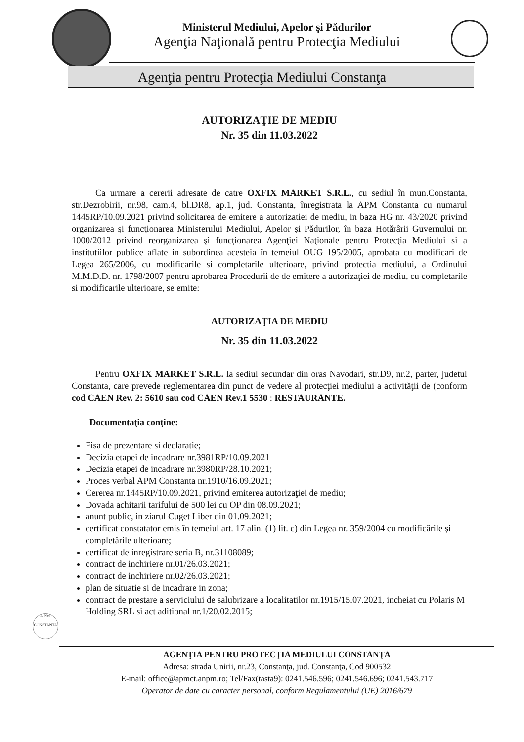Ministerul Mediului, Apelor şi Pădurilor
Agenţia Naţională pentru Protecţia Mediului
Agenţia pentru Protecţia Mediului Constanţa
AUTORIZAŢIE DE MEDIU
Nr. 35 din 11.03.2022
Ca urmare a cererii adresate de catre OXFIX MARKET S.R.L., cu sediul în mun.Constanta, str.Dezrobirii, nr.98, cam.4, bl.DR8, ap.1, jud. Constanta, înregistrata la APM Constanta cu numarul 1445RP/10.09.2021 privind solicitarea de emitere a autorizatiei de mediu, in baza HG nr. 43/2020 privind organizarea şi funcţionarea Ministerului Mediului, Apelor şi Pădurilor, în baza Hotărârii Guvernului nr. 1000/2012 privind reorganizarea şi funcţionarea Agenţiei Naţionale pentru Protecţia Mediului si a institutiilor publice aflate in subordinea acesteia în temeiul OUG 195/2005, aprobata cu modificari de Legea 265/2006, cu modificarile si completarile ulterioare, privind protectia mediului, a Ordinului M.M.D.D. nr. 1798/2007 pentru aprobarea Procedurii de de emitere a autorizaţiei de mediu, cu completarile si modificarile ulterioare, se emite:
AUTORIZAŢIA DE MEDIU
Nr. 35 din 11.03.2022
Pentru OXFIX MARKET S.R.L. la sediul secundar din oras Navodari, str.D9, nr.2, parter, judetul Constanta, care prevede reglementarea din punct de vedere al protecţiei mediului a activităţii de (conform cod CAEN Rev. 2: 5610 sau cod CAEN Rev.1 5530 : RESTAURANTE.
Documentaţia conţine:
Fisa de prezentare si declaratie;
Decizia etapei de incadrare nr.3981RP/10.09.2021
Decizia etapei de incadrare nr.3980RP/28.10.2021;
Proces verbal APM Constanta nr.1910/16.09.2021;
Cererea nr.1445RP/10.09.2021, privind emiterea autorizaţiei de mediu;
Dovada achitarii tarifului de 500 lei cu OP din 08.09.2021;
anunt public, in ziarul Cuget Liber din 01.09.2021;
certificat constatator emis în temeiul art. 17 alin. (1) lit. c) din Legea nr. 359/2004 cu modificările şi completările ulterioare;
certificat de inregistrare seria B, nr.31108089;
contract de inchiriere nr.01/26.03.2021;
contract de inchiriere nr.02/26.03.2021;
plan de situatie si de incadrare in zona;
contract de prestare a serviciului de salubrizare a localitatilor nr.1915/15.07.2021, incheiat cu Polaris M Holding SRL si act aditional nr.1/20.02.2015;
A.P.M.
CONSTANTA
AGENŢIA PENTRU PROTECŢIA MEDIULUI CONSTANŢA
Adresa: strada Unirii, nr.23, Constanţa, jud. Constanţa, Cod 900532
E-mail: office@apmct.anpm.ro; Tel/Fax(tasta9): 0241.546.596; 0241.546.696; 0241.543.717
Operator de date cu caracter personal, conform Regulamentului (UE) 2016/679